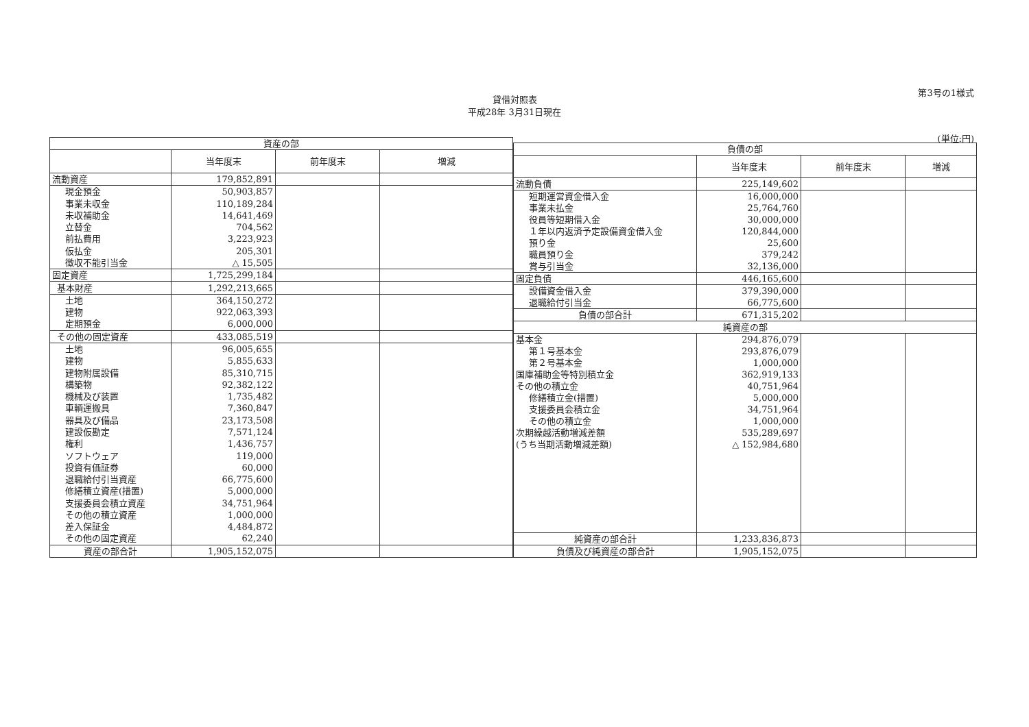第3号の1様式
貸借対照表
平成28年 3月31日現在
(単位:円)
| 資産の部 | | | |
| --- | --- | --- | --- |
| | 当年度末 | 前年度末 | 増減 |
| 流動資産 | 179,852,891 | | |
| 現金預金 | 50,903,857 | | |
| 事業未収金 | 110,189,284 | | |
| 未収補助金 | 14,641,469 | | |
| 立替金 | 704,562 | | |
| 前払費用 | 3,223,923 | | |
| 仮払金 | 205,301 | | |
| 徴収不能引当金 | △ 15,505 | | |
| 固定資産 | 1,725,299,184 | | |
| 基本財産 | 1,292,213,665 | | |
| 土地 | 364,150,272 | | |
| 建物 | 922,063,393 | | |
| 定期預金 | 6,000,000 | | |
| その他の固定資産 | 433,085,519 | | |
| 土地 | 96,005,655 | | |
| 建物 | 5,855,633 | | |
| 建物附属設備 | 85,310,715 | | |
| 構築物 | 92,382,122 | | |
| 機械及び装置 | 1,735,482 | | |
| 車輌運搬具 | 7,360,847 | | |
| 器具及び備品 | 23,173,508 | | |
| 建設仮勘定 | 7,571,124 | | |
| 権利 | 1,436,757 | | |
| ソフトウェア | 119,000 | | |
| 投資有価証券 | 60,000 | | |
| 退職給付引当資産 | 66,775,600 | | |
| 修繕積立資産(措置) | 5,000,000 | | |
| 支援委員会積立資産 | 34,751,964 | | |
| その他の積立資産 | 1,000,000 | | |
| 差入保証金 | 4,484,872 | | |
| その他の固定資産 | 62,240 | | |
| 資産の部合計 | 1,905,152,075 | | |
| 負債の部 | | | |
| --- | --- | --- | --- |
| | 当年度末 | 前年度末 | 増減 |
| 流動負債 | 225,149,602 | | |
| 短期運営資金借入金 | 16,000,000 | | |
| 事業未払金 | 25,764,760 | | |
| 役員等短期借入金 | 30,000,000 | | |
| １年以内返済予定設備資金借入金 | 120,844,000 | | |
| 預り金 | 25,600 | | |
| 職員預り金 | 379,242 | | |
| 賞与引当金 | 32,136,000 | | |
| 固定負債 | 446,165,600 | | |
| 設備資金借入金 | 379,390,000 | | |
| 退職給付引当金 | 66,775,600 | | |
| 負債の部合計 | 671,315,202 | | |
| 純資産の部 | | | |
| 基本金 | 294,876,079 | | |
| 第１号基本金 | 293,876,079 | | |
| 第２号基本金 | 1,000,000 | | |
| 国庫補助金等特別積立金 | 362,919,133 | | |
| その他の積立金 | 40,751,964 | | |
| 修繕積立金(措置) | 5,000,000 | | |
| 支援委員会積立金 | 34,751,964 | | |
| その他の積立金 | 1,000,000 | | |
| 次期繰越活動増減差額 | 535,289,697 | | |
| (うち当期活動増減差額) | △ 152,984,680 | | |
| 純資産の部合計 | 1,233,836,873 | | |
| 負債及び純資産の部合計 | 1,905,152,075 | | |